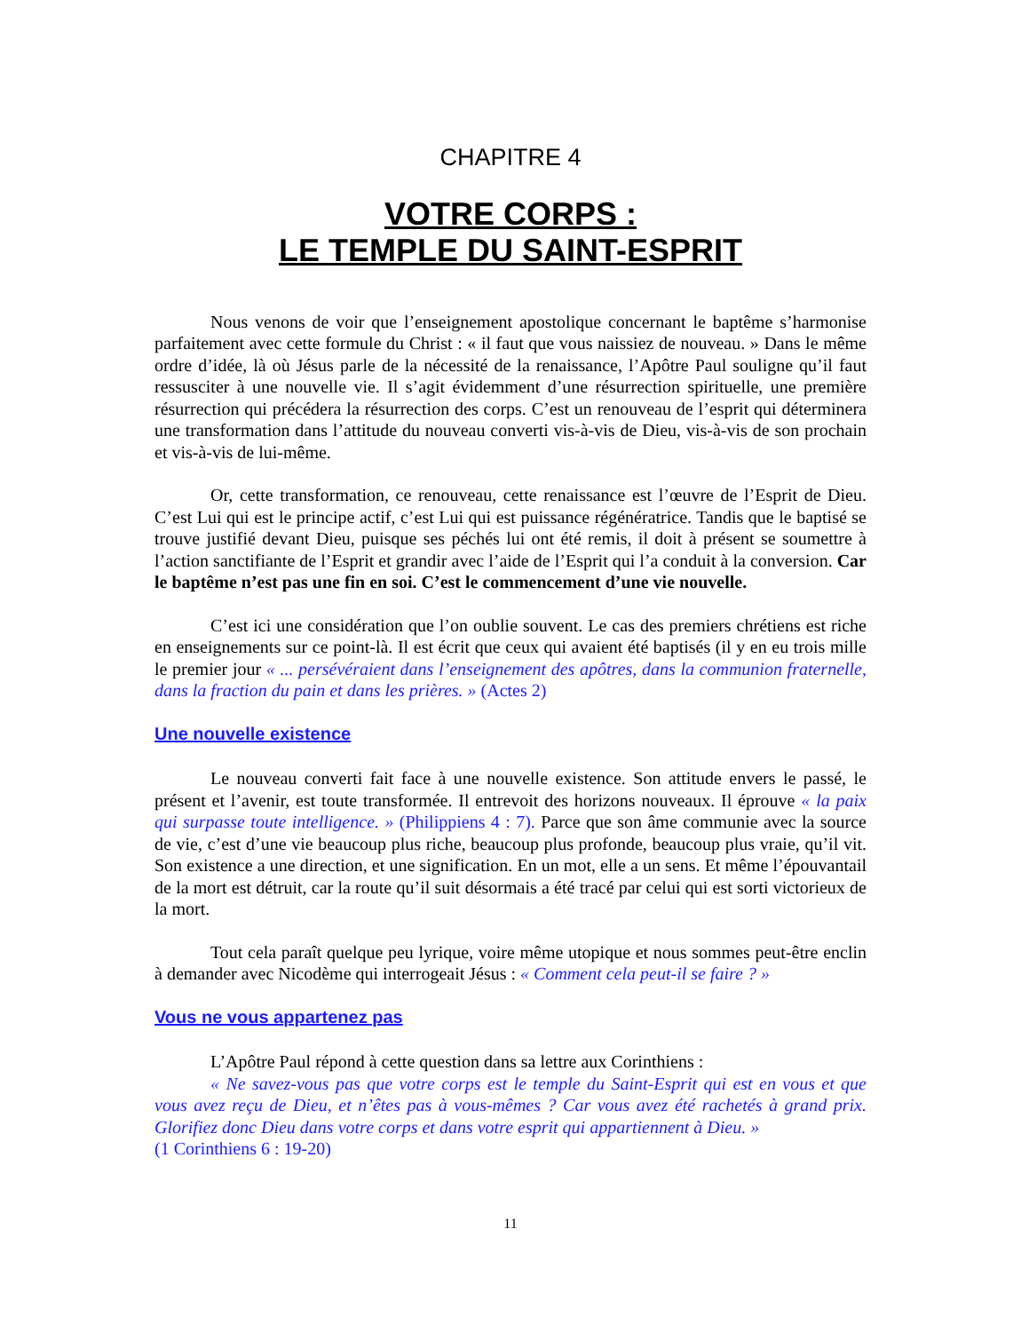CHAPITRE 4
VOTRE CORPS :
LE TEMPLE DU SAINT-ESPRIT
Nous venons de voir que l’enseignement apostolique concernant le baptême s’harmonise parfaitement avec cette formule du Christ : « il faut que vous naissiez de nouveau. » Dans le même ordre d’idée, là où Jésus parle de la nécessité de la renaissance, l’Apôtre Paul souligne qu’il faut ressusciter à une nouvelle vie. Il s’agit évidemment d’une résurrection spirituelle, une première résurrection qui précédera la résurrection des corps. C’est un renouveau de l’esprit qui déterminera une transformation dans l’attitude du nouveau converti vis-à-vis de Dieu, vis-à-vis de son prochain et vis-à-vis de lui-même.
Or, cette transformation, ce renouveau, cette renaissance est l’œuvre de l’Esprit de Dieu. C’est Lui qui est le principe actif, c’est Lui qui est puissance régénératrice. Tandis que le baptisé se trouve justifié devant Dieu, puisque ses péchés lui ont été remis, il doit à présent se soumettre à l’action sanctifiante de l’Esprit et grandir avec l’aide de l’Esprit qui l’a conduit à la conversion. Car le baptême n’est pas une fin en soi. C’est le commencement d’une vie nouvelle.
C’est ici une considération que l’on oublie souvent. Le cas des premiers chrétiens est riche en enseignements sur ce point-là. Il est écrit que ceux qui avaient été baptisés (il y en eu trois mille le premier jour « ... persévéraient dans l’enseignement des apôtres, dans la communion fraternelle, dans la fraction du pain et dans les prières. » (Actes 2)
Une nouvelle existence
Le nouveau converti fait face à une nouvelle existence. Son attitude envers le passé, le présent et l’avenir, est toute transformée. Il entrevoit des horizons nouveaux. Il éprouve « la paix qui surpasse toute intelligence. » (Philippiens 4 : 7). Parce que son âme communie avec la source de vie, c’est d’une vie beaucoup plus riche, beaucoup plus profonde, beaucoup plus vraie, qu’il vit. Son existence a une direction, et une signification. En un mot, elle a un sens. Et même l’épouvantail de la mort est détruit, car la route qu’il suit désormais a été tracé par celui qui est sorti victorieux de la mort.
Tout cela paraît quelque peu lyrique, voire même utopique et nous sommes peut-être enclin à demander avec Nicodème qui interrogeait Jésus : « Comment cela peut-il se faire ? »
Vous ne vous appartenez pas
L’Apôtre Paul répond à cette question dans sa lettre aux Corinthiens :
« Ne savez-vous pas que votre corps est le temple du Saint-Esprit qui est en vous et que vous avez reçu de Dieu, et n’êtes pas à vous-mêmes ? Car vous avez été rachetés à grand prix. Glorifiez donc Dieu dans votre corps et dans votre esprit qui appartiennent à Dieu. »
(1 Corinthiens 6 : 19-20)
11